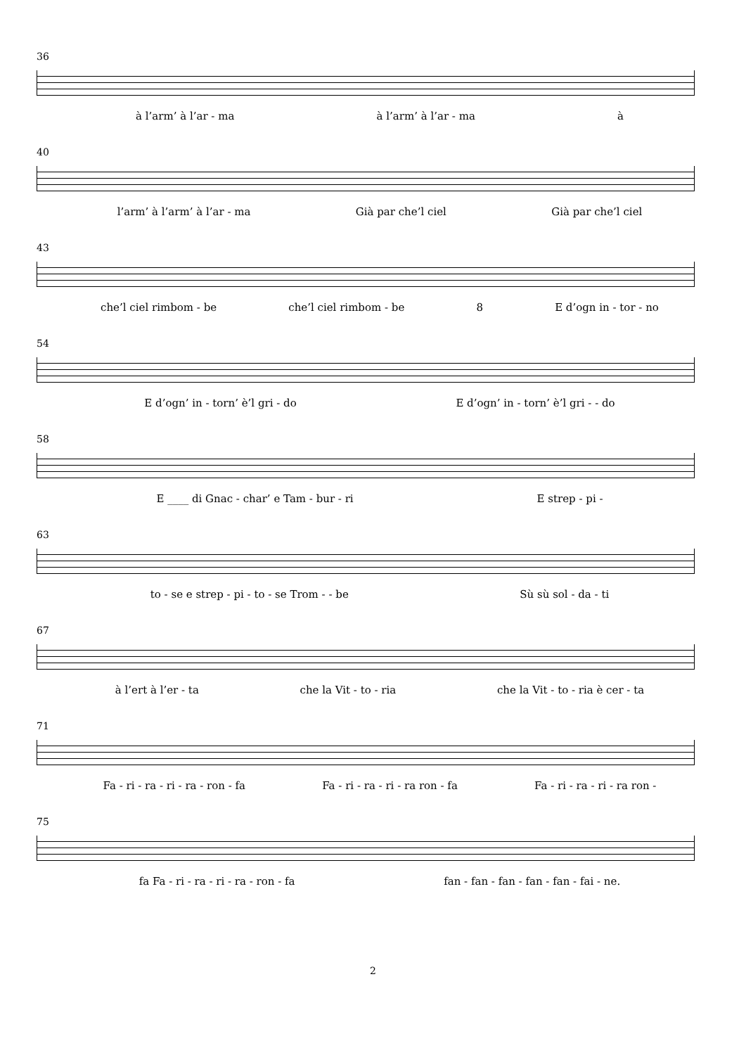36
à l’arm’ à l’ar - ma à l’arm’ à l’ar - ma à
40
l’arm’ à l’arm’ à l’ar - ma Già par che’l ciel Già par che’l ciel
43
che’l ciel rimbom - be che’l ciel rimbom - be 8 E d’ogn in - tor - no
54
E d’ogn’ in - torn’ è’l gri - do E d’ogn’ in - torn’ è’l gri - - do
58
E ____ di Gnac - char’ e Tam - bur - ri E strep - pi -
63
to - se e strep - pi - to - se Trom - - be Sù sù sol - da - ti
67
à l’ert à l’er - ta che la Vit - to - ria che la Vit - to - ria è cer - ta
71
Fa - ri - ra - ri - ra - ron - fa Fa - ri - ra - ri - ra ron - fa Fa - ri - ra - ri - ra ron -
75
fa Fa - ri - ra - ri - ra - ron - fa fan - fan - fan - fan - fan - fai - ne.
2